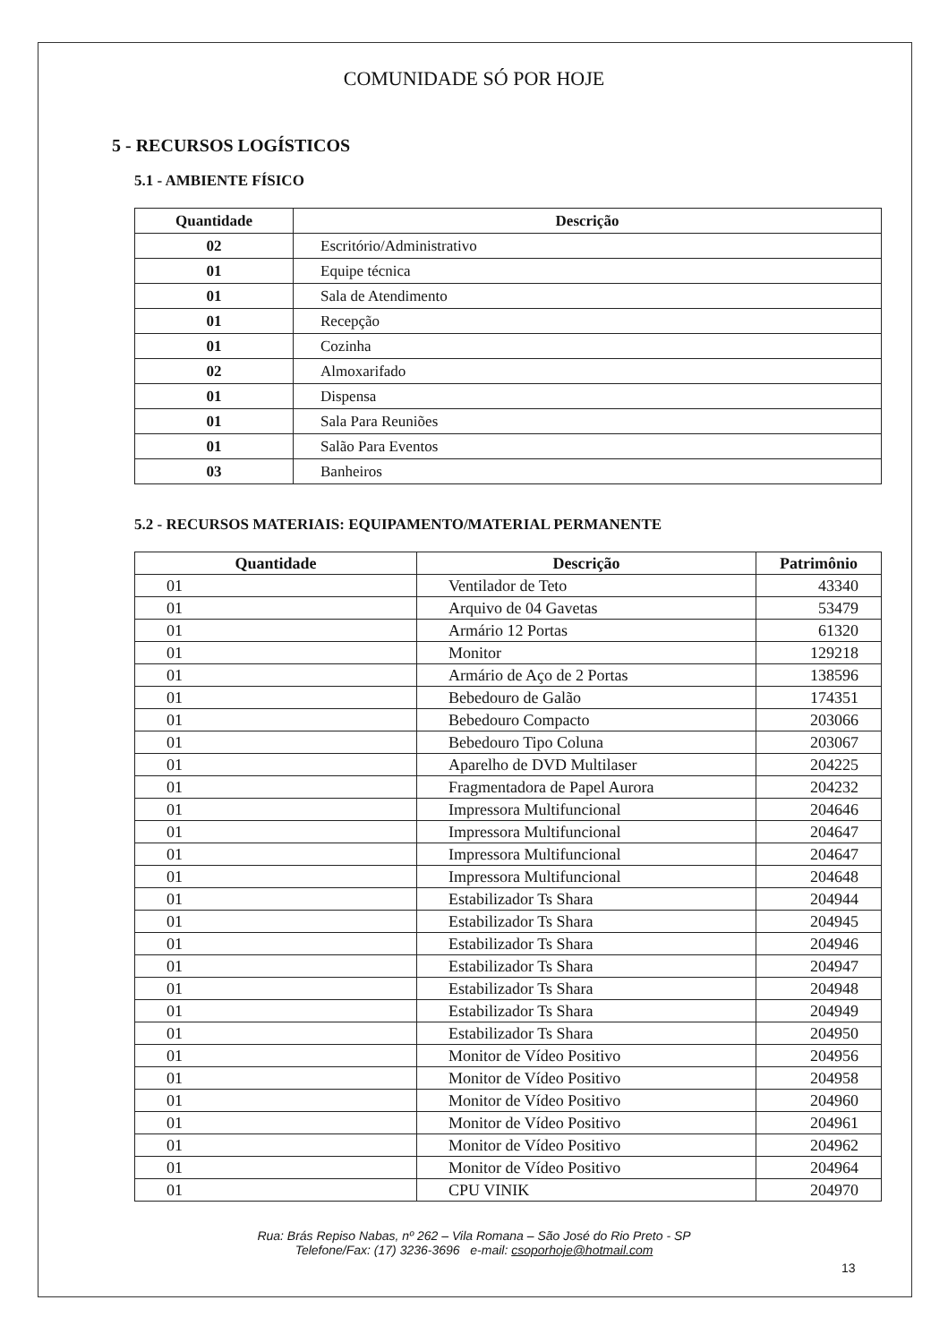COMUNIDADE SÓ POR HOJE
5 - RECURSOS LOGÍSTICOS
5.1 - AMBIENTE FÍSICO
| Quantidade | Descrição |
| --- | --- |
| 02 | Escritório/Administrativo |
| 01 | Equipe técnica |
| 01 | Sala de Atendimento |
| 01 | Recepção |
| 01 | Cozinha |
| 02 | Almoxarifado |
| 01 | Dispensa |
| 01 | Sala Para Reuniões |
| 01 | Salão Para Eventos |
| 03 | Banheiros |
5.2 - RECURSOS MATERIAIS: EQUIPAMENTO/MATERIAL PERMANENTE
| Quantidade | Descrição | Patrimônio |
| --- | --- | --- |
| 01 | Ventilador de Teto | 43340 |
| 01 | Arquivo de 04 Gavetas | 53479 |
| 01 | Armário 12 Portas | 61320 |
| 01 | Monitor | 129218 |
| 01 | Armário de Aço de 2 Portas | 138596 |
| 01 | Bebedouro de Galão | 174351 |
| 01 | Bebedouro Compacto | 203066 |
| 01 | Bebedouro Tipo Coluna | 203067 |
| 01 | Aparelho de DVD Multilaser | 204225 |
| 01 | Fragmentadora de Papel Aurora | 204232 |
| 01 | Impressora Multifuncional | 204646 |
| 01 | Impressora Multifuncional | 204647 |
| 01 | Impressora Multifuncional | 204647 |
| 01 | Impressora Multifuncional | 204648 |
| 01 | Estabilizador Ts Shara | 204944 |
| 01 | Estabilizador Ts Shara | 204945 |
| 01 | Estabilizador Ts Shara | 204946 |
| 01 | Estabilizador Ts Shara | 204947 |
| 01 | Estabilizador Ts Shara | 204948 |
| 01 | Estabilizador Ts Shara | 204949 |
| 01 | Estabilizador Ts Shara | 204950 |
| 01 | Monitor de Vídeo Positivo | 204956 |
| 01 | Monitor de Vídeo Positivo | 204958 |
| 01 | Monitor de Vídeo Positivo | 204960 |
| 01 | Monitor de Vídeo Positivo | 204961 |
| 01 | Monitor de Vídeo Positivo | 204962 |
| 01 | Monitor de Vídeo Positivo | 204964 |
| 01 | CPU VINIK | 204970 |
Rua: Brás Repiso Nabas, nº 262 – Vila Romana – São José do Rio Preto - SP
Telefone/Fax: (17) 3236-3696 e-mail: csoporhoje@hotmail.com
13